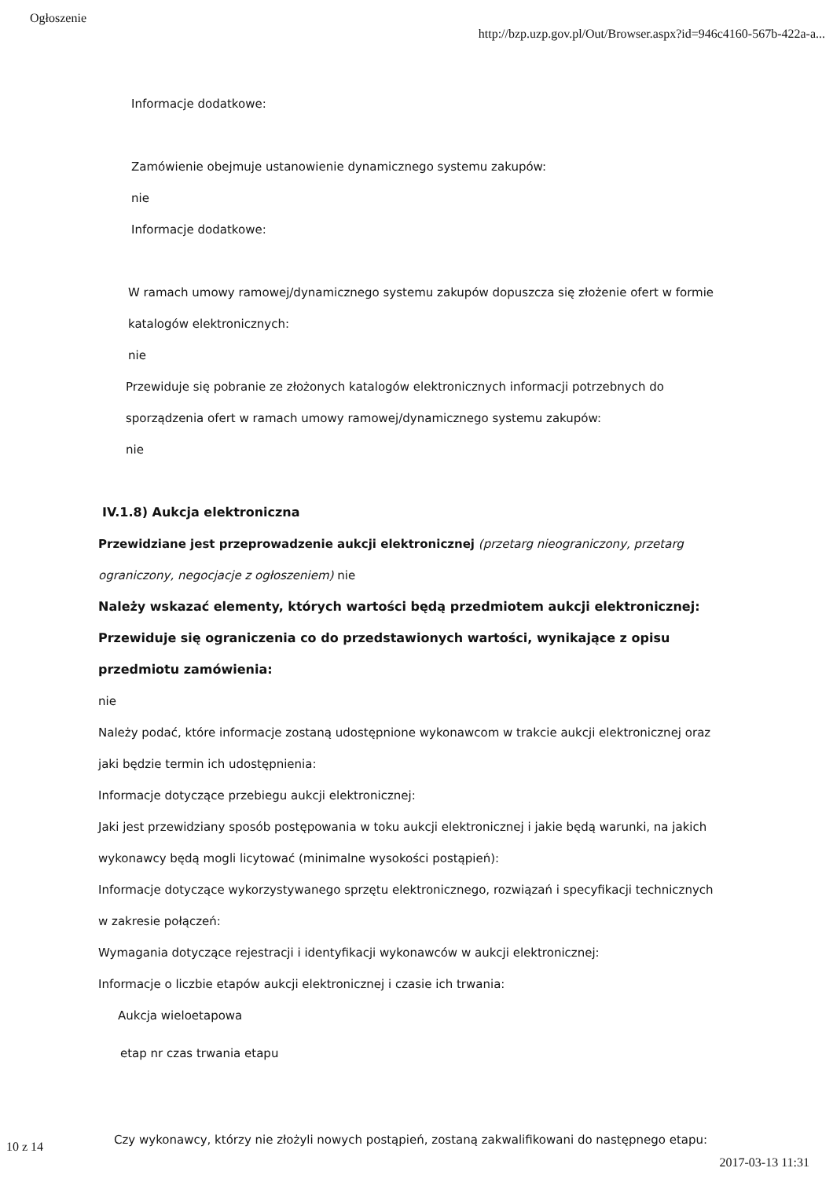Ogłoszenie http://bzp.uzp.gov.pl/Out/Browser.aspx?id=946c4160-567b-422a-a...
Informacje dodatkowe:
Zamówienie obejmuje ustanowienie dynamicznego systemu zakupów:
nie
Informacje dodatkowe:
W ramach umowy ramowej/dynamicznego systemu zakupów dopuszcza się złożenie ofert w formie katalogów elektronicznych:
nie
Przewiduje się pobranie ze złożonych katalogów elektronicznych informacji potrzebnych do sporządzenia ofert w ramach umowy ramowej/dynamicznego systemu zakupów:
nie
IV.1.8) Aukcja elektroniczna
Przewidziane jest przeprowadzenie aukcji elektronicznej (przetarg nieograniczony, przetarg ograniczony, negocjacje z ogłoszeniem) nie
Należy wskazać elementy, których wartości będą przedmiotem aukcji elektronicznej:
Przewiduje się ograniczenia co do przedstawionych wartości, wynikające z opisu przedmiotu zamówienia:
nie
Należy podać, które informacje zostaną udostępnione wykonawcom w trakcie aukcji elektronicznej oraz jaki będzie termin ich udostępnienia:
Informacje dotyczące przebiegu aukcji elektronicznej:
Jaki jest przewidziany sposób postępowania w toku aukcji elektronicznej i jakie będą warunki, na jakich wykonawcy będą mogli licytować (minimalne wysokości postąpień):
Informacje dotyczące wykorzystywanego sprzętu elektronicznego, rozwiązań i specyfikacji technicznych w zakresie połączeń:
Wymagania dotyczące rejestracji i identyfikacji wykonawców w aukcji elektronicznej:
Informacje o liczbie etapów aukcji elektronicznej i czasie ich trwania:
Aukcja wieloetapowa
etap nr czas trwania etapu
Czy wykonawcy, którzy nie złożyli nowych postąpień, zostaną zakwalifikowani do następnego etapu:
10 z 14 2017-03-13 11:31